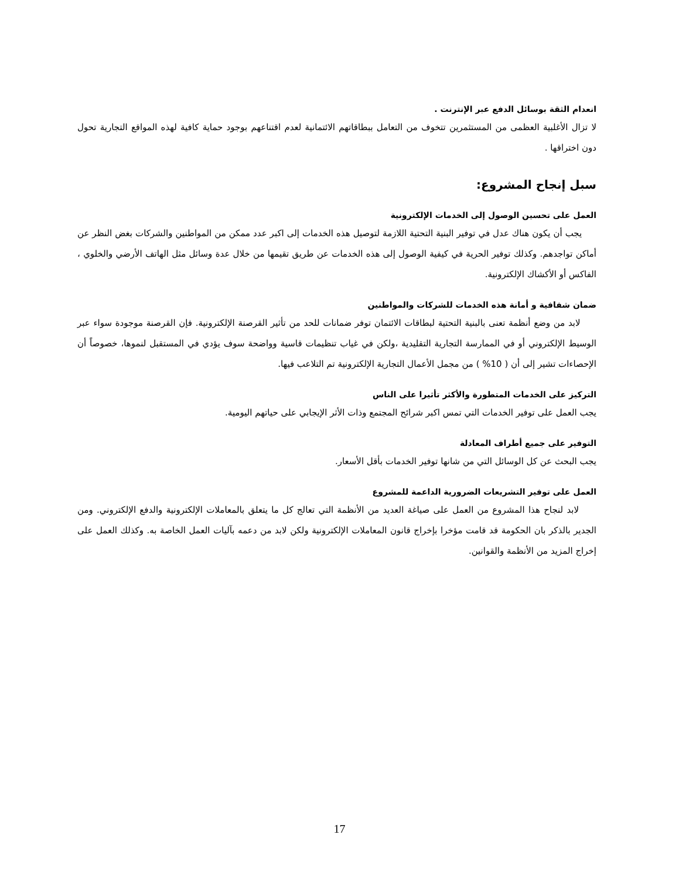انعدام الثقة بوسائل الدفع عبر الإنترنت .
لا تزال الأغلبية العظمى من المستثمرين تتخوف من التعامل ببطاقاتهم الائتمانية لعدم اقتناعهم بوجود حماية كافية لهذه المواقع التجارية تحول دون اختراقها .
سبل إنجاح المشروع:
العمل على تحسين الوصول إلى الخدمات الإلكترونية
يجب أن يكون هناك عدل في توفير البنية التحتية اللازمة لتوصيل هذه الخدمات إلى اكبر عدد ممكن من المواطنين والشركات بغض النظر عن أماكن تواجدهم. وكذلك توفير الحرية في كيفية الوصول إلى هذه الخدمات عن طريق تقيمها من خلال عدة وسائل مثل الهاتف الأرضي والخلوي ، الفاكس أو الأكشاك الإلكترونية.
ضمان شفافية و أمانة هذه الخدمات للشركات والمواطنين
لابد من وضع أنظمة تعنى بالبنية التحتية لبطاقات الائتمان توفر ضمانات للحد من تأثير القرصنة الإلكترونية. فإن القرصنة موجودة سواء عبر الوسيط الإلكتروني أو في الممارسة التجارية التقليدية ،ولكن في غياب تنظيمات قاسية وواضحة سوف يؤدي في المستقبل لنموها، خصوصاً أن الإحصاءات تشير إلى أن ( 10% ) من مجمل الأعمال التجارية الإلكترونية تم التلاعب فيها.
التركيز على الخدمات المتطورة والأكثر تأثيرا على الناس
يجب العمل على توفير الخدمات التي تمس اكبر شرائح المجتمع وذات الأثر الإيجابي على حياتهم اليومية.
التوفير على جميع أطراف المعادلة
يجب البحث عن كل الوسائل التي من شانها توفير الخدمات بأقل الأسعار.
العمل على توفير التشريعات الضرورية الداعمة للمشروع
لابد لنجاح هذا المشروع من العمل على صياغة العديد من الأنظمة التي تعالج كل ما يتعلق بالمعاملات الإلكترونية والدفع الإلكتروني. ومن الجدير بالذكر بان الحكومة قد قامت مؤخرا بإخراج قانون المعاملات الإلكترونية ولكن لابد من دعمه بآليات العمل الخاصة به. وكذلك العمل على إخراج المزيد من الأنظمة والقوانين.
17